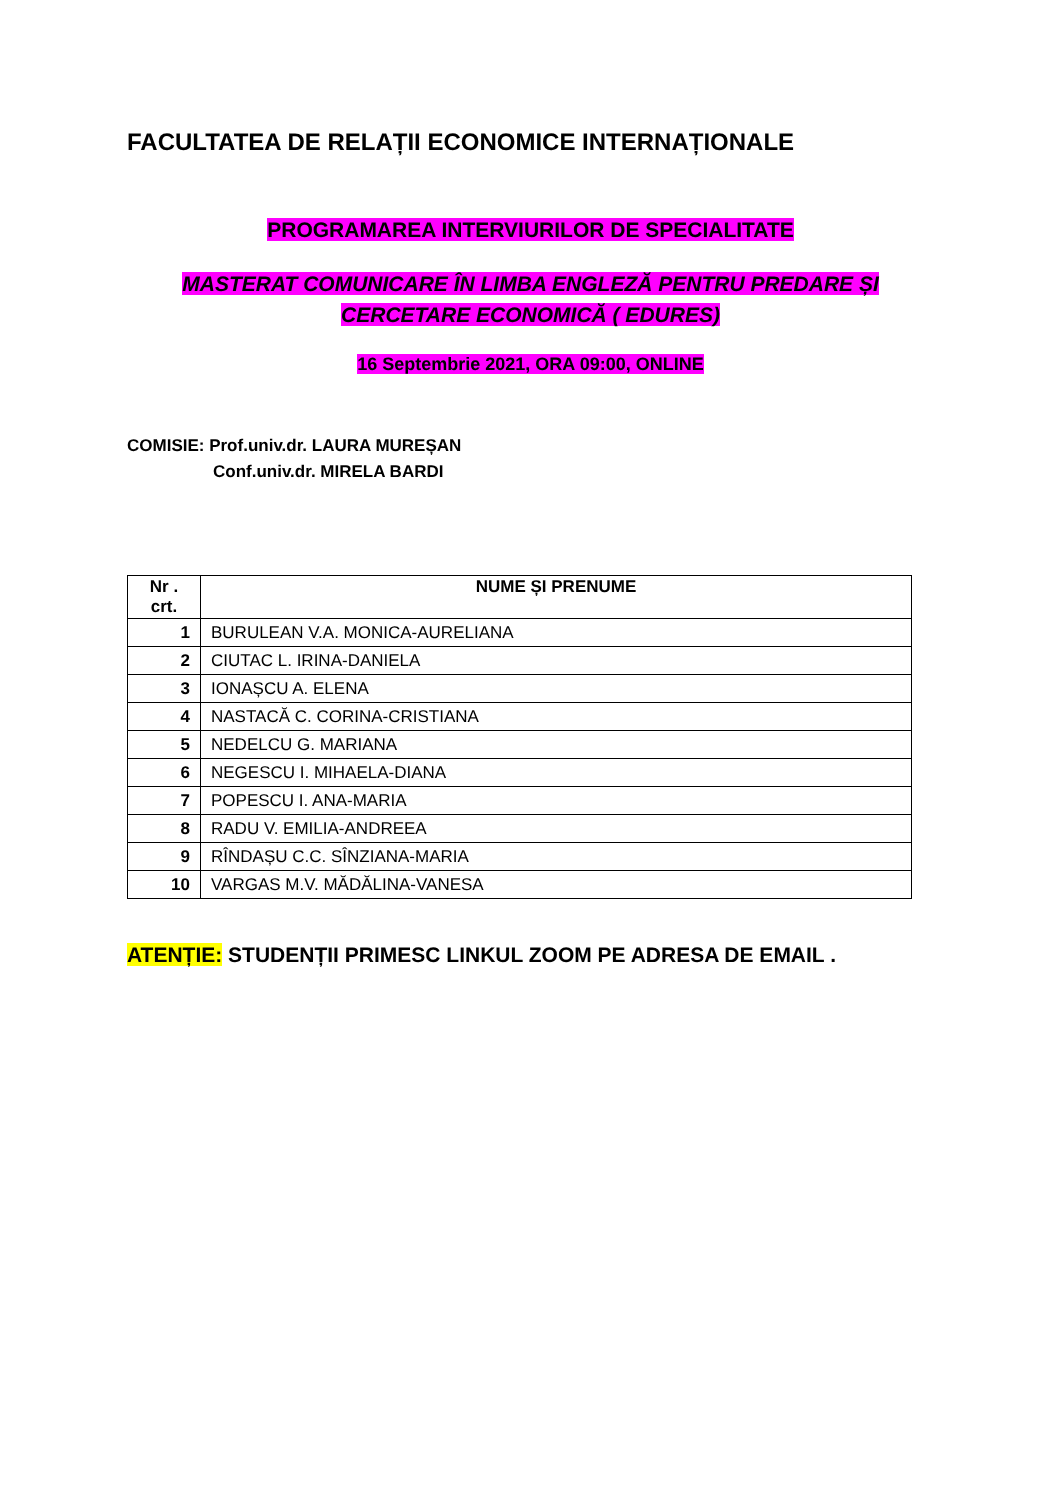FACULTATEA DE RELAȚII ECONOMICE INTERNAȚIONALE
PROGRAMAREA INTERVIURILOR DE SPECIALITATE
MASTERAT COMUNICARE ÎN LIMBA ENGLEZĂ PENTRU PREDARE ȘI CERCETARE ECONOMICĂ ( EDURES)
16 Septembrie 2021, ORA 09:00, ONLINE
COMISIE: Prof.univ.dr. LAURA MUREȘAN
Conf.univ.dr. MIRELA BARDI
| Nr . crt. | NUME ȘI PRENUME |
| --- | --- |
| 1 | BURULEAN V.A. MONICA-AURELIANA |
| 2 | CIUTAC L. IRINA-DANIELA |
| 3 | IONAȘCU A. ELENA |
| 4 | NASTACĂ C. CORINA-CRISTIANA |
| 5 | NEDELCU G. MARIANA |
| 6 | NEGESCU I. MIHAELA-DIANA |
| 7 | POPESCU I. ANA-MARIA |
| 8 | RADU V. EMILIA-ANDREEA |
| 9 | RÎNDAȘU C.C. SÎNZIANA-MARIA |
| 10 | VARGAS M.V. MĂDĂLINA-VANESA |
ATENȚIE: STUDENȚII PRIMESC LINKUL ZOOM PE ADRESA DE EMAIL .